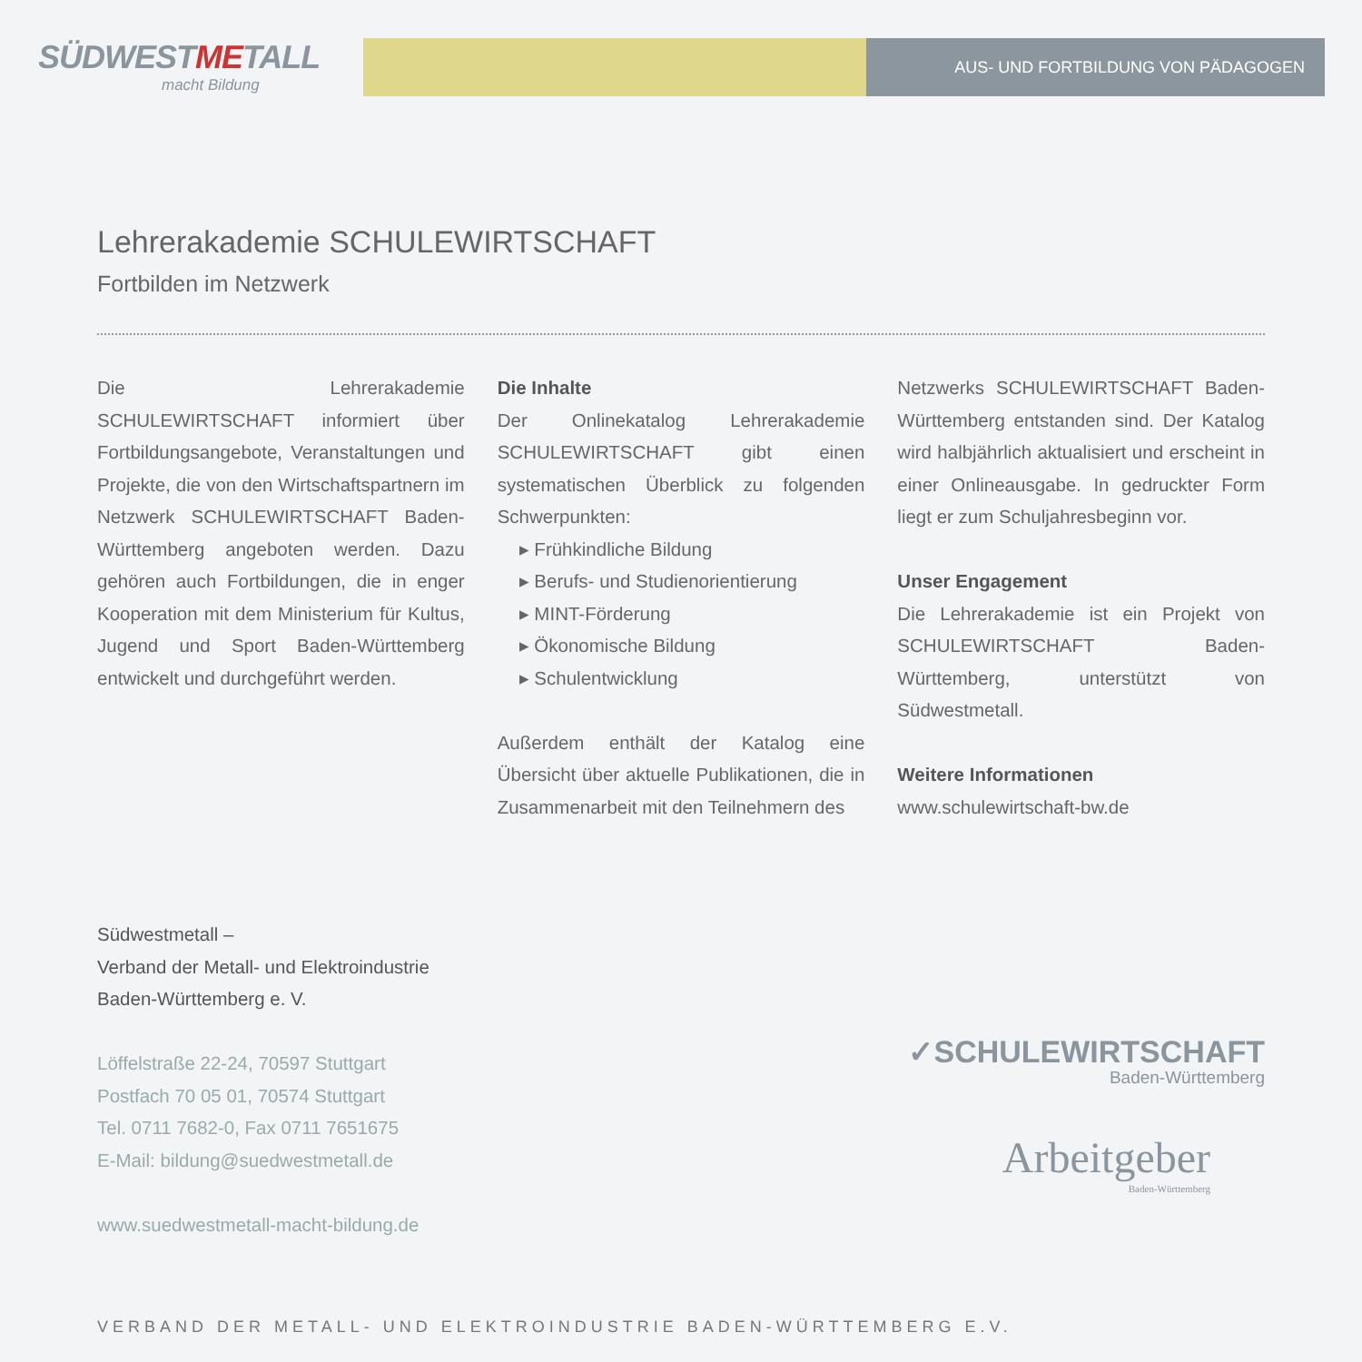SÜDWESTMETALL
macht Bildung
AUS- UND FORTBILDUNG VON PÄDAGOGEN
Lehrerakademie SCHULEWIRTSCHAFT
Fortbilden im Netzwerk
Die Lehrerakademie SCHULEWIRTSCHAFT informiert über Fortbildungsangebote, Veranstaltungen und Projekte, die von den Wirtschaftspartnern im Netzwerk SCHULEWIRTSCHAFT Baden-Württemberg angeboten werden. Dazu gehören auch Fortbildungen, die in enger Kooperation mit dem Ministerium für Kultus, Jugend und Sport Baden-Württemberg entwickelt und durchgeführt werden.
Die Inhalte
Der Onlinekatalog Lehrerakademie SCHULEWIRTSCHAFT gibt einen systematischen Überblick zu folgenden Schwerpunkten:
▸ Frühkindliche Bildung
▸ Berufs- und Studienorientierung
▸ MINT-Förderung
▸ Ökonomische Bildung
▸ Schulentwicklung
Außerdem enthält der Katalog eine Übersicht über aktuelle Publikationen, die in Zusammenarbeit mit den Teilnehmern des
Netzwerks SCHULEWIRTSCHAFT Baden-Württemberg entstanden sind. Der Katalog wird halbjährlich aktualisiert und erscheint in einer Onlineausgabe. In gedruckter Form liegt er zum Schuljahresbeginn vor.
Unser Engagement
Die Lehrerakademie ist ein Projekt von SCHULEWIRTSCHAFT Baden-Württemberg, unterstützt von Südwestmetall.
Weitere Informationen
www.schulewirtschaft-bw.de
Südwestmetall –
Verband der Metall- und Elektroindustrie
Baden-Württemberg e. V.
Löffelstraße 22-24, 70597 Stuttgart
Postfach 70 05 01, 70574 Stuttgart
Tel. 0711 7682-0, Fax 0711 7651675
E-Mail: bildung@suedwestmetall.de
www.suedwestmetall-macht-bildung.de
✓SCHULEWIRTSCHAFT
Baden-Württemberg
Arbeitgeber
Baden-Württemberg
VERBAND DER METALL- UND ELEKTROINDUSTRIE BADEN-WÜRTTEMBERG E.V.